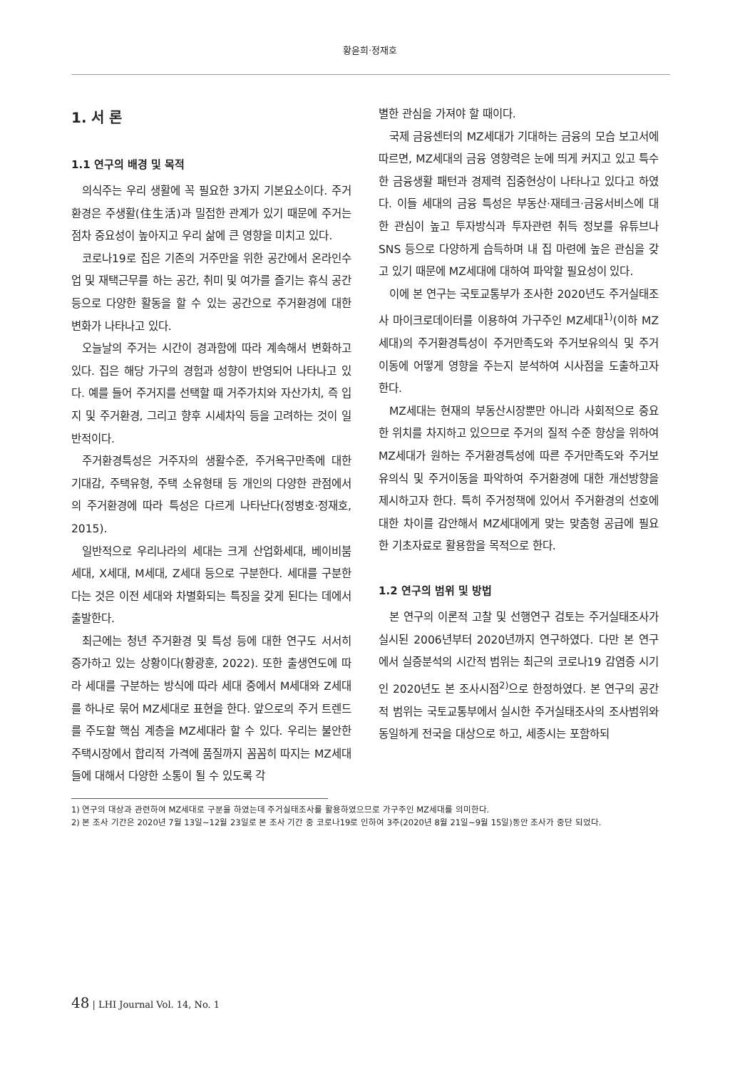황윤희·정재호
1. 서 론
1.1 연구의 배경 및 목적
의식주는 우리 생활에 꼭 필요한 3가지 기본요소이다. 주거환경은 주생활(住生活)과 밀접한 관계가 있기 때문에 주거는 점차 중요성이 높아지고 우리 삶에 큰 영향을 미치고 있다.
코로나19로 집은 기존의 거주만을 위한 공간에서 온라인수업 및 재택근무를 하는 공간, 취미 및 여가를 즐기는 휴식 공간 등으로 다양한 활동을 할 수 있는 공간으로 주거환경에 대한 변화가 나타나고 있다.
오늘날의 주거는 시간이 경과함에 따라 계속해서 변화하고 있다. 집은 해당 가구의 경험과 성향이 반영되어 나타나고 있다. 예를 들어 주거지를 선택할 때 거주가치와 자산가치, 즉 입지 및 주거환경, 그리고 향후 시세차익 등을 고려하는 것이 일반적이다.
주거환경특성은 거주자의 생활수준, 주거욕구만족에 대한 기대감, 주택유형, 주택 소유형태 등 개인의 다양한 관점에서의 주거환경에 따라 특성은 다르게 나타난다(정병호·정재호, 2015).
일반적으로 우리나라의 세대는 크게 산업화세대, 베이비붐세대, X세대, M세대, Z세대 등으로 구분한다. 세대를 구분한다는 것은 이전 세대와 차별화되는 특징을 갖게 된다는 데에서 출발한다.
최근에는 청년 주거환경 및 특성 등에 대한 연구도 서서히 증가하고 있는 상황이다(황광훈, 2022). 또한 출생연도에 따라 세대를 구분하는 방식에 따라 세대 중에서 M세대와 Z세대를 하나로 묶어 MZ세대로 표현을 한다. 앞으로의 주거 트렌드를 주도할 핵심 계층을 MZ세대라 할 수 있다. 우리는 불안한 주택시장에서 합리적 가격에 품질까지 꼼꼼히 따지는 MZ세대들에 대해서 다양한 소통이 될 수 있도록 각
별한 관심을 가져야 할 때이다.
국제 금융센터의 MZ세대가 기대하는 금융의 모습 보고서에 따르면, MZ세대의 금융 영향력은 눈에 띄게 커지고 있고 특수한 금융생활 패턴과 경제력 집중현상이 나타나고 있다고 하였다. 이들 세대의 금융 특성은 부동산·재테크·금융서비스에 대한 관심이 높고 투자방식과 투자관련 취득 정보를 유튜브나 SNS 등으로 다양하게 습득하며 내 집 마련에 높은 관심을 갖고 있기 때문에 MZ세대에 대하여 파악할 필요성이 있다.
이에 본 연구는 국토교통부가 조사한 2020년도 주거실태조사 마이크로데이터를 이용하여 가구주인 MZ세대<sup>1)</sup>(이하 MZ세대)의 주거환경특성이 주거만족도와 주거보유의식 및 주거이동에 어떻게 영향을 주는지 분석하여 시사점을 도출하고자 한다.
MZ세대는 현재의 부동산시장뿐만 아니라 사회적으로 중요한 위치를 차지하고 있으므로 주거의 질적 수준 향상을 위하여 MZ세대가 원하는 주거환경특성에 따른 주거만족도와 주거보유의식 및 주거이동을 파악하여 주거환경에 대한 개선방향을 제시하고자 한다. 특히 주거정책에 있어서 주거환경의 선호에 대한 차이를 감안해서 MZ세대에게 맞는 맞춤형 공급에 필요한 기초자료로 활용함을 목적으로 한다.
1.2 연구의 범위 및 방법
본 연구의 이론적 고찰 및 선행연구 검토는 주거실태조사가 실시된 2006년부터 2020년까지 연구하였다. 다만 본 연구에서 실증분석의 시간적 범위는 최근의 코로나19 감염증 시기인 2020년도 본 조사시점<sup>2)</sup>으로 한정하였다. 본 연구의 공간적 범위는 국토교통부에서 실시한 주거실태조사의 조사범위와 동일하게 전국을 대상으로 하고, 세종시는 포함하되
1) 연구의 대상과 관련하여 MZ세대로 구분을 하였는데 주거실태조사를 활용하였으므로 가구주인 MZ세대를 의미한다.
2) 본 조사 기간은 2020년 7월 13일~12월 23일로 본 조사 기간 중 코로나19로 인하여 3주(2020년 8월 21일~9월 15일)동안 조사가 중단 되었다.
48 | LHI Journal Vol. 14, No. 1